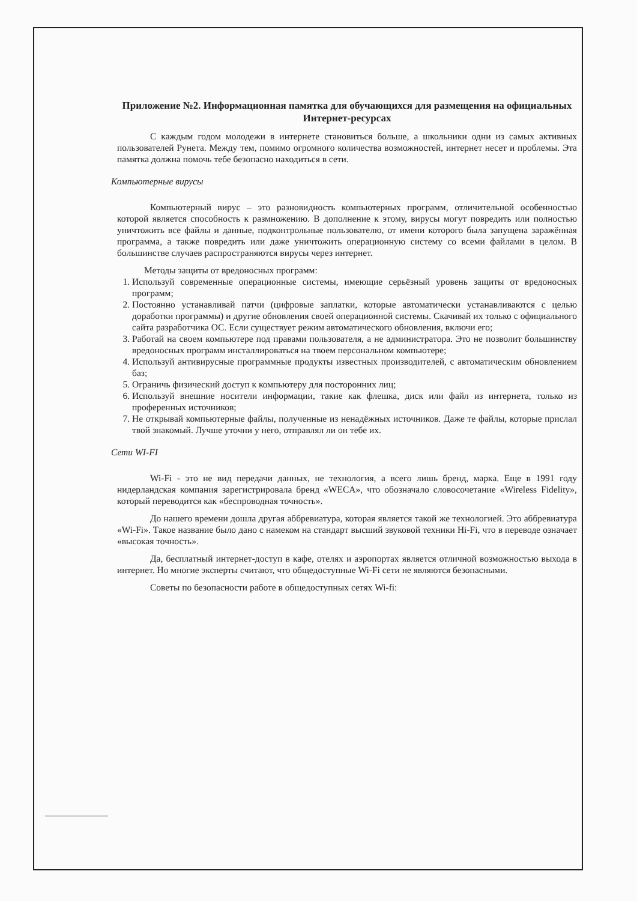Приложение №2. Информационная памятка для обучающихся для размещения на официальных Интернет-ресурсах
С каждым годом молодежи в интернете становиться больше, а школьники одни из самых активных пользователей Рунета. Между тем, помимо огромного количества возможностей, интернет несет и проблемы. Эта памятка должна помочь тебе безопасно находиться в сети.
Компьютерные вирусы
Компьютерный вирус – это разновидность компьютерных программ, отличительной особенностью которой является способность к размножению. В дополнение к этому, вирусы могут повредить или полностью уничтожить все файлы и данные, подконтрольные пользователю, от имени которого была запущена заражённая программа, а также повредить или даже уничтожить операционную систему со всеми файлами в целом. В большинстве случаев распространяются вирусы через интернет.
Методы защиты от вредоносных программ:
1. Используй современные операционные системы, имеющие серьёзный уровень защиты от вредоносных программ;
2. Постоянно устанавливай патчи (цифровые заплатки, которые автоматически устанавливаются с целью доработки программы) и другие обновления своей операционной системы. Скачивай их только с официального сайта разработчика ОС. Если существует режим автоматического обновления, включи его;
3. Работай на своем компьютере под правами пользователя, а не администратора. Это не позволит большинству вредоносных программ инсталлироваться на твоем персональном компьютере;
4. Используй антивирусные программные продукты известных производителей, с автоматическим обновлением баз;
5. Ограничь физический доступ к компьютеру для посторонних лиц;
6. Используй внешние носители информации, такие как флешка, диск или файл из интернета, только из проференных источников;
7. Не открывай компьютерные файлы, полученные из ненадёжных источников. Даже те файлы, которые прислал твой знакомый. Лучше уточни у него, отправлял ли он тебе их.
Сети WI-FI
Wi-Fi - это не вид передачи данных, не технология, а всего лишь бренд, марка. Еще в 1991 году нидерландская компания зарегистрировала бренд «WECA», что обозначало словосочетание «Wireless Fidelity», который переводится как «беспроводная точность».
До нашего времени дошла другая аббревиатура, которая является такой же технологией. Это аббревиатура «Wi-Fi». Такое название было дано с намеком на стандарт высший звуковой техники Hi-Fi, что в переводе означает «высокая точность».
Да, бесплатный интернет-доступ в кафе, отелях и аэропортах является отличной возможностью выхода в интернет. Но многие эксперты считают, что общедоступные Wi-Fi сети не являются безопасными.
Советы по безопасности работе в общедоступных сетях Wi-fi: